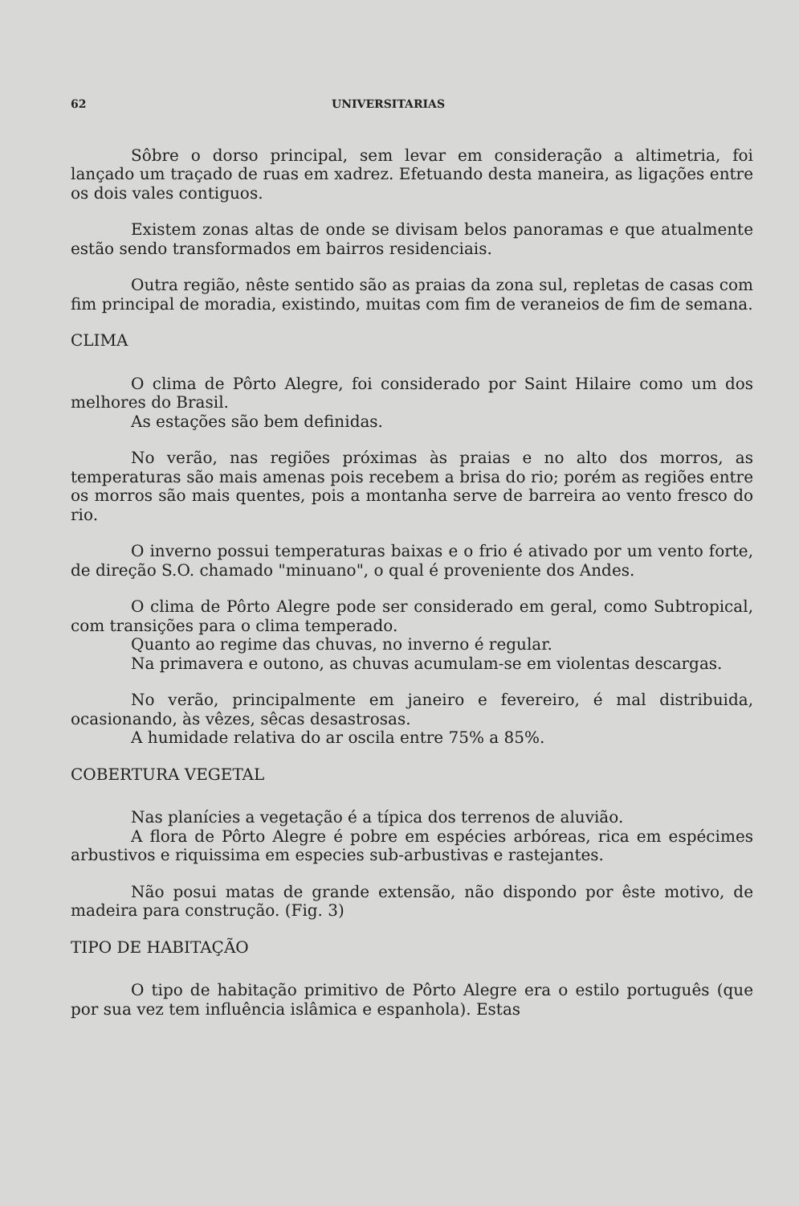62 UNIVERSITARIAS
Sôbre o dorso principal, sem levar em consideração a altimetria, foi lançado um traçado de ruas em xadrez. Efetuando desta maneira, as ligações entre os dois vales contiguos.
Existem zonas altas de onde se divisam belos panoramas e que atualmente estão sendo transformados em bairros residenciais.
Outra região, nêste sentido são as praias da zona sul, repletas de casas com fim principal de moradia, existindo, muitas com fim de veraneios de fim de semana.
CLIMA
O clima de Pôrto Alegre, foi considerado por Saint Hilaire como um dos melhores do Brasil.
As estações são bem definidas.
No verão, nas regiões próximas às praias e no alto dos morros, as temperaturas são mais amenas pois recebem a brisa do rio; porém as regiões entre os morros são mais quentes, pois a montanha serve de barreira ao vento fresco do rio.
O inverno possui temperaturas baixas e o frio é ativado por um vento forte, de direção S.O. chamado "minuano", o qual é proveniente dos Andes.
O clima de Pôrto Alegre pode ser considerado em geral, como Subtropical, com transições para o clima temperado.
Quanto ao regime das chuvas, no inverno é regular.
Na primavera e outono, as chuvas acumulam-se em violentas descargas.
No verão, principalmente em janeiro e fevereiro, é mal distribuida, ocasionando, às vêzes, sêcas desastrosas.
A humidade relativa do ar oscila entre 75% a 85%.
COBERTURA VEGETAL
Nas planícies a vegetação é a típica dos terrenos de aluvião.
A flora de Pôrto Alegre é pobre em espécies arbóreas, rica em espécimes arbustivos e riquissima em especies sub-arbustivas e rastejantes.
Não posui matas de grande extensão, não dispondo por êste motivo, de madeira para construção. (Fig. 3)
TIPO DE HABITAÇÃO
O tipo de habitação primitivo de Pôrto Alegre era o estilo português (que por sua vez tem influência islâmica e espanhola). Estas